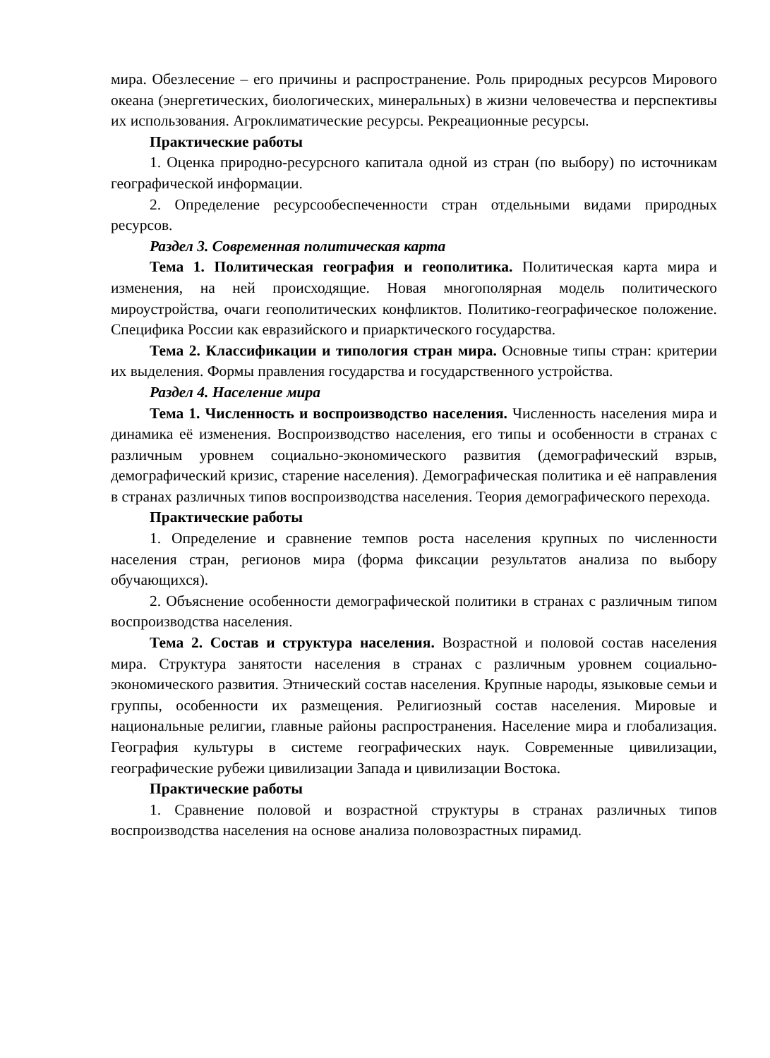мира. Обезлесение – его причины и распространение. Роль природных ресурсов Мирового океана (энергетических, биологических, минеральных) в жизни человечества и перспективы их использования. Агроклиматические ресурсы. Рекреационные ресурсы.
Практические работы
1. Оценка природно-ресурсного капитала одной из стран (по выбору) по источникам географической информации.
2. Определение ресурсообеспеченности стран отдельными видами природных ресурсов.
Раздел 3. Современная политическая карта
Тема 1. Политическая география и геополитика. Политическая карта мира и изменения, на ней происходящие. Новая многополярная модель политического мироустройства, очаги геополитических конфликтов. Политико-географическое положение. Специфика России как евразийского и приарктического государства.
Тема 2. Классификации и типология стран мира. Основные типы стран: критерии их выделения. Формы правления государства и государственного устройства.
Раздел 4. Население мира
Тема 1. Численность и воспроизводство населения. Численность населения мира и динамика её изменения. Воспроизводство населения, его типы и особенности в странах с различным уровнем социально-экономического развития (демографический взрыв, демографический кризис, старение населения). Демографическая политика и её направления в странах различных типов воспроизводства населения. Теория демографического перехода.
Практические работы
1. Определение и сравнение темпов роста населения крупных по численности населения стран, регионов мира (форма фиксации результатов анализа по выбору обучающихся).
2. Объяснение особенности демографической политики в странах с различным типом воспроизводства населения.
Тема 2. Состав и структура населения. Возрастной и половой состав населения мира. Структура занятости населения в странах с различным уровнем социально-экономического развития. Этнический состав населения. Крупные народы, языковые семьи и группы, особенности их размещения. Религиозный состав населения. Мировые и национальные религии, главные районы распространения. Население мира и глобализация. География культуры в системе географических наук. Современные цивилизации, географические рубежи цивилизации Запада и цивилизации Востока.
Практические работы
1. Сравнение половой и возрастной структуры в странах различных типов воспроизводства населения на основе анализа половозрастных пирамид.